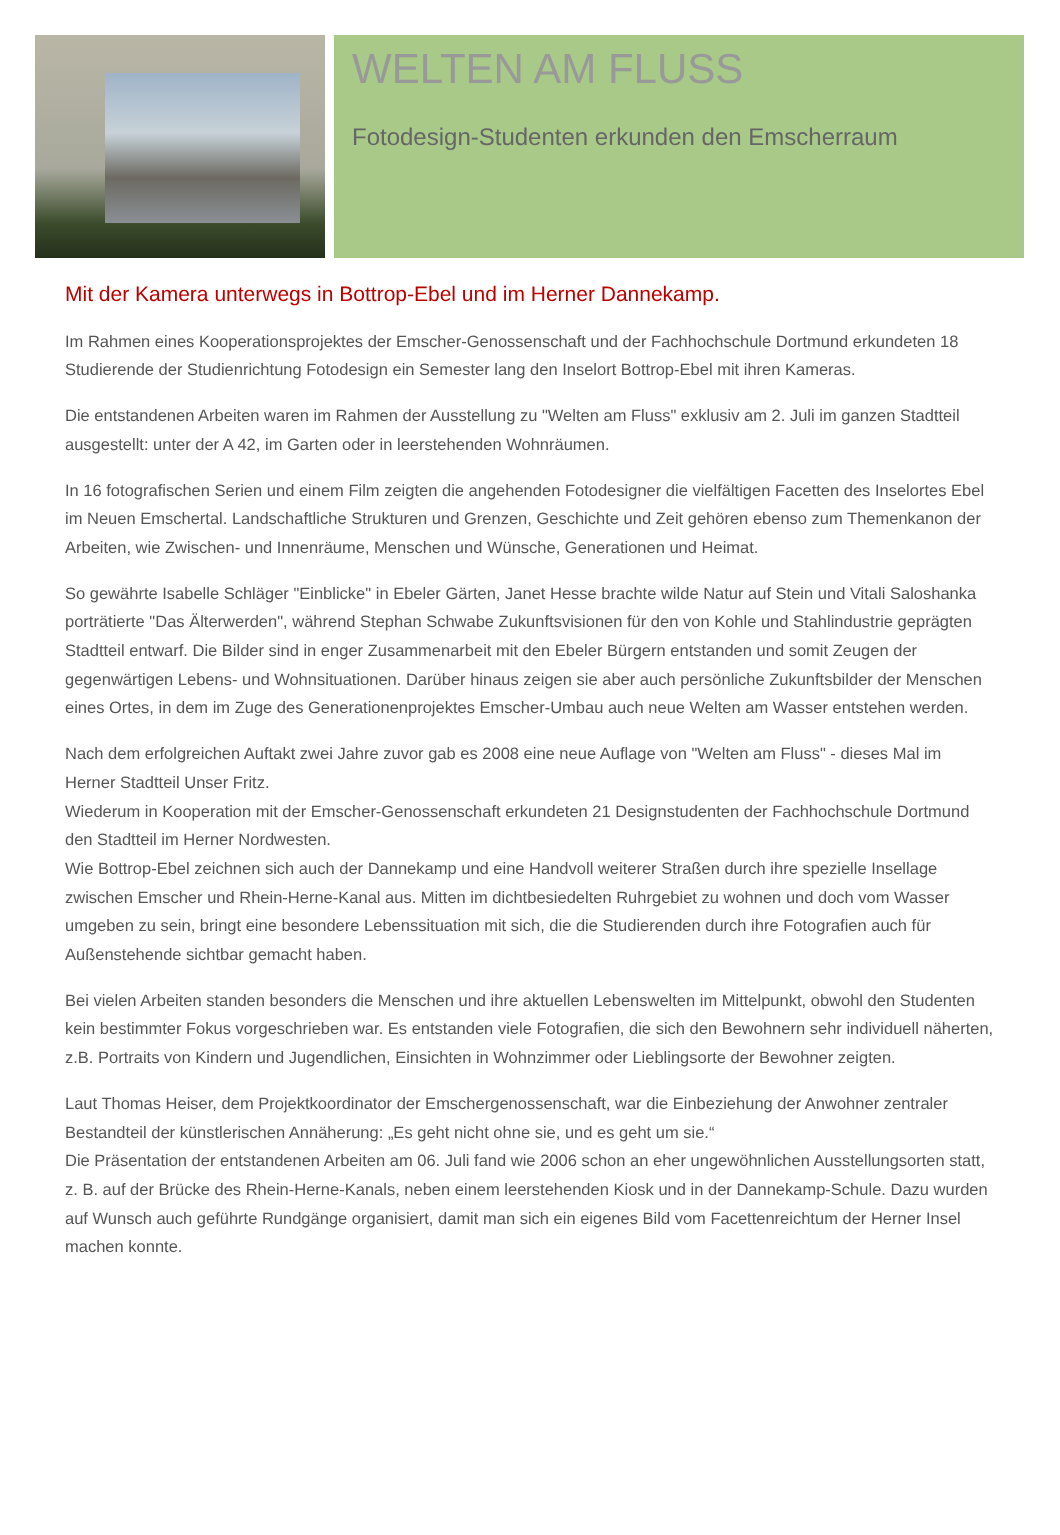WELTEN AM FLUSS
Fotodesign-Studenten erkunden den Emscherraum
Mit der Kamera unterwegs in Bottrop-Ebel und im Herner Dannekamp.
Im Rahmen eines Kooperationsprojektes der Emscher-Genossenschaft und der Fachhochschule Dortmund erkundeten 18 Studierende der Studienrichtung Fotodesign ein Semester lang den Inselort Bottrop-Ebel mit ihren Kameras.
Die entstandenen Arbeiten waren im Rahmen der Ausstellung zu "Welten am Fluss" exklusiv am 2. Juli im ganzen Stadtteil ausgestellt: unter der A 42, im Garten oder in leerstehenden Wohnräumen.
In 16 fotografischen Serien und einem Film zeigten die angehenden Fotodesigner die vielfältigen Facetten des Inselortes Ebel im Neuen Emschertal. Landschaftliche Strukturen und Grenzen, Geschichte und Zeit gehören ebenso zum Themenkanon der Arbeiten, wie Zwischen- und Innenräume, Menschen und Wünsche, Generationen und Heimat.
So gewährte Isabelle Schläger "Einblicke" in Ebeler Gärten, Janet Hesse brachte wilde Natur auf Stein und Vitali Saloshanka porträtierte "Das Älterwerden", während Stephan Schwabe Zukunftsvisionen für den von Kohle und Stahlindustrie geprägten Stadtteil entwarf. Die Bilder sind in enger Zusammenarbeit mit den Ebeler Bürgern entstanden und somit Zeugen der gegenwärtigen Lebens- und Wohnsituationen. Darüber hinaus zeigen sie aber auch persönliche Zukunftsbilder der Menschen eines Ortes, in dem im Zuge des Generationenprojektes Emscher-Umbau auch neue Welten am Wasser entstehen werden.
Nach dem erfolgreichen Auftakt zwei Jahre zuvor gab es 2008 eine neue Auflage von "Welten am Fluss" - dieses Mal im Herner Stadtteil Unser Fritz.
Wiederum in Kooperation mit der Emscher-Genossenschaft erkundeten 21 Designstudenten der Fachhochschule Dortmund den Stadtteil im Herner Nordwesten.
Wie Bottrop-Ebel zeichnen sich auch der Dannekamp und eine Handvoll weiterer Straßen durch ihre spezielle Insellage zwischen Emscher und Rhein-Herne-Kanal aus. Mitten im dichtbesiedelten Ruhrgebiet zu wohnen und doch vom Wasser umgeben zu sein, bringt eine besondere Lebenssituation mit sich, die die Studierenden durch ihre Fotografien auch für Außenstehende sichtbar gemacht haben.
Bei vielen Arbeiten standen besonders die Menschen und ihre aktuellen Lebenswelten im Mittelpunkt, obwohl den Studenten kein bestimmter Fokus vorgeschrieben war. Es entstanden viele Fotografien, die sich den Bewohnern sehr individuell näherten, z.B. Portraits von Kindern und Jugendlichen, Einsichten in Wohnzimmer oder Lieblingsorte der Bewohner zeigten.
Laut Thomas Heiser, dem Projektkoordinator der Emschergenossenschaft, war die Einbeziehung der Anwohner zentraler Bestandteil der künstlerischen Annäherung: „Es geht nicht ohne sie, und es geht um sie.“
Die Präsentation der entstandenen Arbeiten am 06. Juli fand wie 2006 schon an eher ungewöhnlichen Ausstellungsorten statt, z. B. auf der Brücke des Rhein-Herne-Kanals, neben einem leerstehenden Kiosk und in der Dannekamp-Schule. Dazu wurden auf Wunsch auch geführte Rundgänge organisiert, damit man sich ein eigenes Bild vom Facettenreichtum der Herner Insel machen konnte.